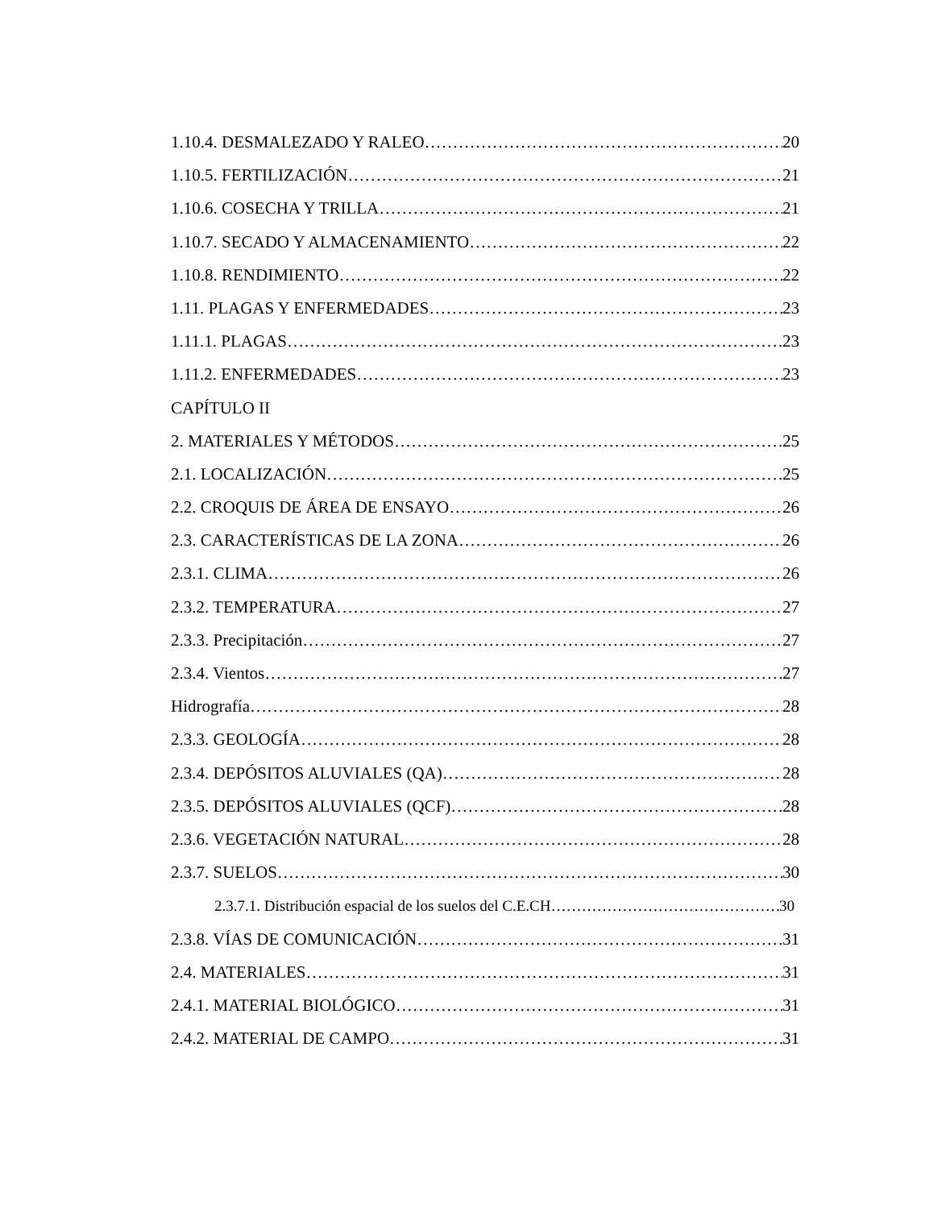1.10.4. DESMALEZADO Y RALEO 20
1.10.5. FERTILIZACIÓN 21
1.10.6. COSECHA Y TRILLA 21
1.10.7. SECADO Y ALMACENAMIENTO 22
1.10.8. RENDIMIENTO 22
1.11. PLAGAS Y ENFERMEDADES 23
1.11.1. PLAGAS 23
1.11.2. ENFERMEDADES 23
CAPÍTULO II
2. MATERIALES Y MÉTODOS 25
2.1. LOCALIZACIÓN 25
2.2. CROQUIS DE ÁREA DE ENSAYO 26
2.3. CARACTERÍSTICAS DE LA ZONA 26
2.3.1. CLIMA 26
2.3.2. TEMPERATURA 27
2.3.3. Precipitación 27
2.3.4. Vientos 27
Hidrografía 28
2.3.3. GEOLOGÍA 28
2.3.4. DEPÓSITOS ALUVIALES (QA) 28
2.3.5. DEPÓSITOS ALUVIALES (QCF) 28
2.3.6. VEGETACIÓN NATURAL 28
2.3.7. SUELOS 30
2.3.7.1. Distribución espacial de los suelos del C.E.CH 30
2.3.8. VÍAS DE COMUNICACIÓN 31
2.4. MATERIALES 31
2.4.1. MATERIAL BIOLÓGICO 31
2.4.2. MATERIAL DE CAMPO 31